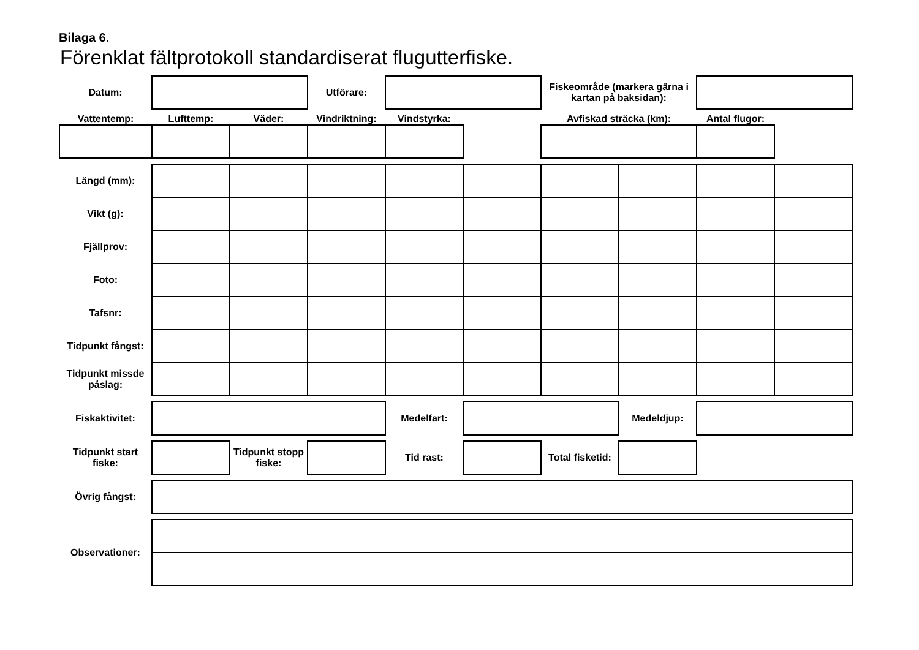Bilaga 6.
Förenklat fältprotokoll standardiserat flugutterfiske.
| Datum: | | | Utförare: | | | Fiskeområde (markera gärna i kartan på baksidan): | | | |
| Vattentemp: | Lufttemp: | Väder: | Vindriktning: | Vindstyrka: | | Avfiskad sträcka (km): | | Antal flugor: | |
| Längd (mm): | | | | | | | | | |
| Vikt (g): | | | | | | | | | |
| Fjällprov: | | | | | | | | | |
| Foto: | | | | | | | | | |
| Tafsnr: | | | | | | | | | |
| Tidpunkt fångst: | | | | | | | | | |
| Tidpunkt missde påslag: | | | | | | | | | |
| Fiskaktivitet: | | | | Medelfart: | | | Medeldjup: | | |
| Tidpunkt start fiske: | | Tidpunkt stopp fiske: | | Tid rast: | | Total fisketid: | | | |
| Övrig fångst: | | | | | | | | | |
| Observationer: | | | | | | | | | |